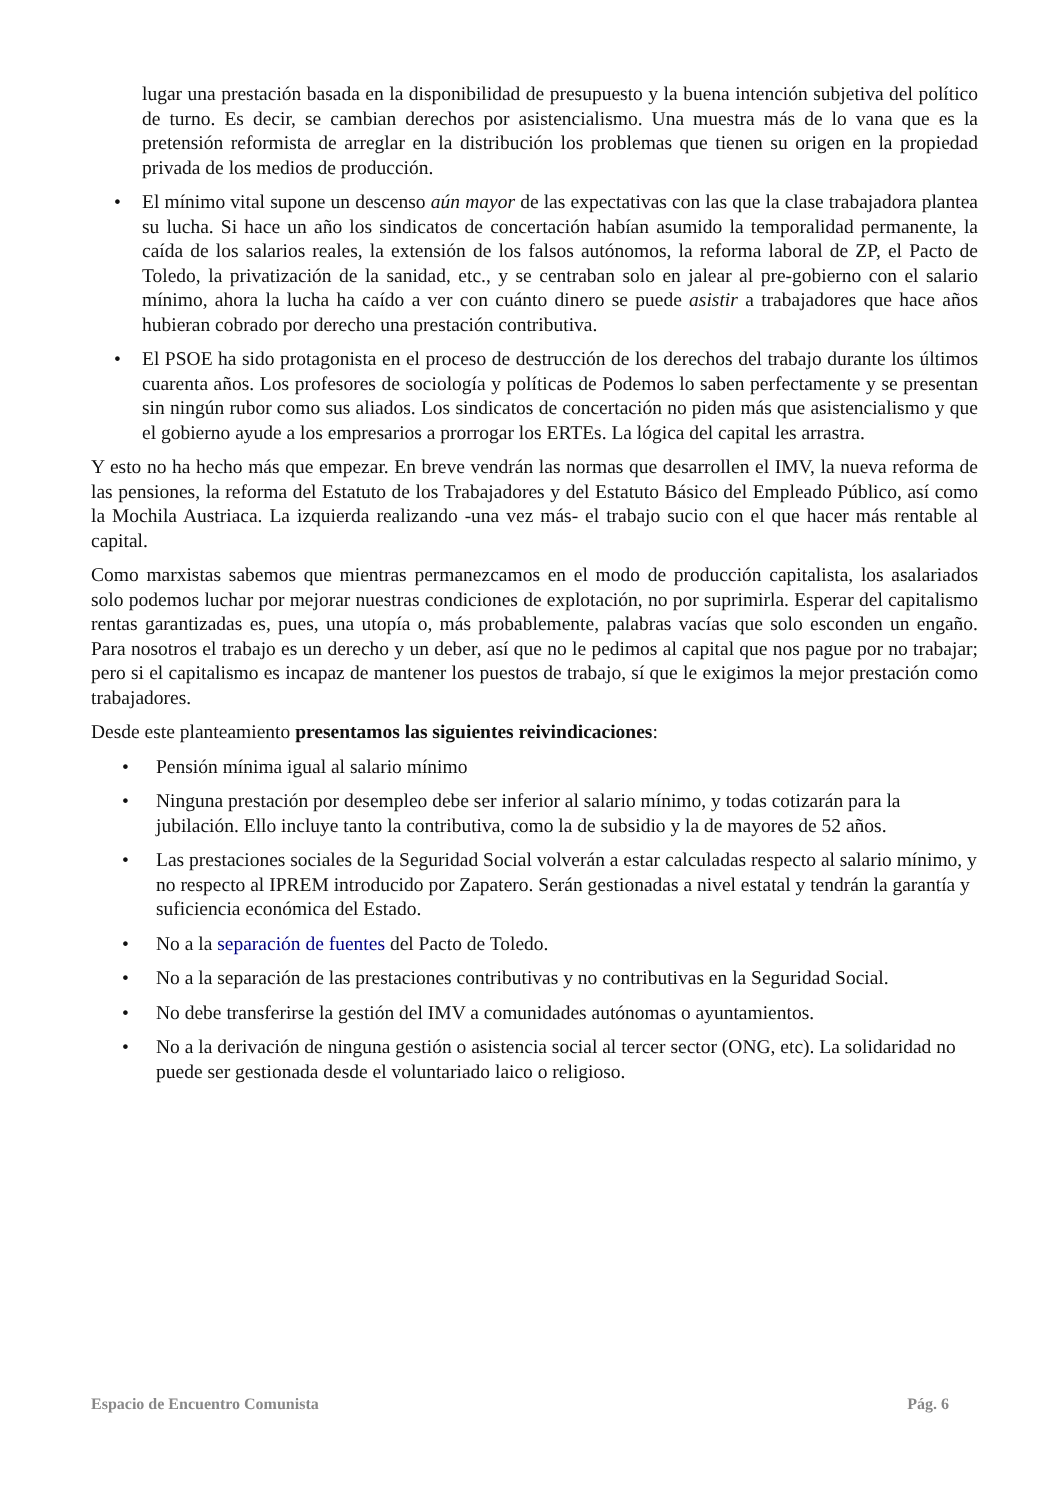lugar una prestación basada en la disponibilidad de presupuesto y la buena intención subjetiva del político de turno. Es decir, se cambian derechos por asistencialismo. Una muestra más de lo vana que es la pretensión reformista de arreglar en la distribución los problemas que tienen su origen en la propiedad privada de los medios de producción.
• El mínimo vital supone un descenso aún mayor de las expectativas con las que la clase trabajadora plantea su lucha. Si hace un año los sindicatos de concertación habían asumido la temporalidad permanente, la caída de los salarios reales, la extensión de los falsos autónomos, la reforma laboral de ZP, el Pacto de Toledo, la privatización de la sanidad, etc., y se centraban solo en jalear al pre-gobierno con el salario mínimo, ahora la lucha ha caído a ver con cuánto dinero se puede asistir a trabajadores que hace años hubieran cobrado por derecho una prestación contributiva.
• El PSOE ha sido protagonista en el proceso de destrucción de los derechos del trabajo durante los últimos cuarenta años. Los profesores de sociología y políticas de Podemos lo saben perfectamente y se presentan sin ningún rubor como sus aliados. Los sindicatos de concertación no piden más que asistencialismo y que el gobierno ayude a los empresarios a prorrogar los ERTEs. La lógica del capital les arrastra.
Y esto no ha hecho más que empezar. En breve vendrán las normas que desarrollen el IMV, la nueva reforma de las pensiones, la reforma del Estatuto de los Trabajadores y del Estatuto Básico del Empleado Público, así como la Mochila Austriaca. La izquierda realizando -una vez más- el trabajo sucio con el que hacer más rentable al capital.
Como marxistas sabemos que mientras permanezcamos en el modo de producción capitalista, los asalariados solo podemos luchar por mejorar nuestras condiciones de explotación, no por suprimirla. Esperar del capitalismo rentas garantizadas es, pues, una utopía o, más probablemente, palabras vacías que solo esconden un engaño. Para nosotros el trabajo es un derecho y un deber, así que no le pedimos al capital que nos pague por no trabajar; pero si el capitalismo es incapaz de mantener los puestos de trabajo, sí que le exigimos la mejor prestación como trabajadores.
Desde este planteamiento presentamos las siguientes reivindicaciones:
• Pensión mínima igual al salario mínimo
• Ninguna prestación por desempleo debe ser inferior al salario mínimo, y todas cotizarán para la jubilación. Ello incluye tanto la contributiva, como la de subsidio y la de mayores de 52 años.
• Las prestaciones sociales de la Seguridad Social volverán a estar calculadas respecto al salario mínimo, y no respecto al IPREM introducido por Zapatero. Serán gestionadas a nivel estatal y tendrán la garantía y suficiencia económica del Estado.
• No a la separación de fuentes del Pacto de Toledo.
• No a la separación de las prestaciones contributivas y no contributivas en la Seguridad Social.
• No debe transferirse la gestión del IMV a comunidades autónomas o ayuntamientos.
• No a la derivación de ninguna gestión o asistencia social al tercer sector (ONG, etc). La solidaridad no puede ser gestionada desde el voluntariado laico o religioso.
Espacio de Encuentro Comunista Pág. 6